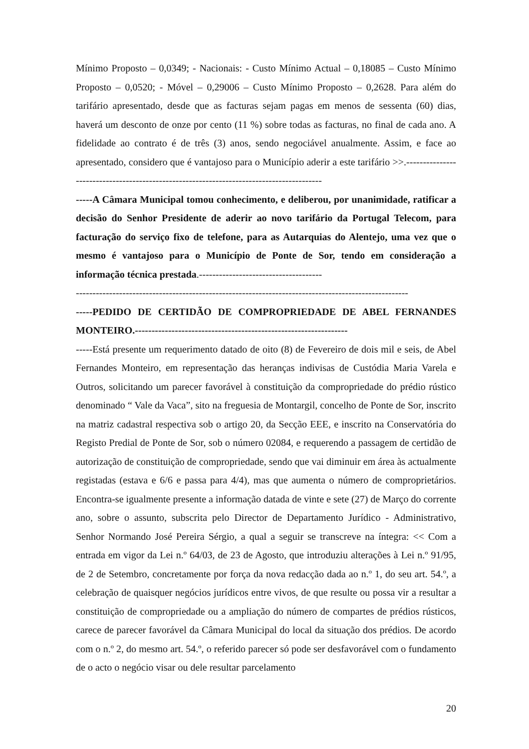Mínimo Proposto – 0,0349; - Nacionais: - Custo Mínimo Actual – 0,18085 – Custo Mínimo Proposto – 0,0520; - Móvel – 0,29006 – Custo Mínimo Proposto – 0,2628. Para além do tarifário apresentado, desde que as facturas sejam pagas em menos de sessenta (60) dias, haverá um desconto de onze por cento (11 %) sobre todas as facturas, no final de cada ano. A fidelidade ao contrato é de três (3) anos, sendo negociável anualmente. Assim, e face ao apresentado, considero que é vantajoso para o Município aderir a este tarifário >>.-----------------------------------------------------------------------------------------
-----A Câmara Municipal tomou conhecimento, e deliberou, por unanimidade, ratificar a decisão do Senhor Presidente de aderir ao novo tarifário da Portugal Telecom, para facturação do serviço fixo de telefone, para as Autarquias do Alentejo, uma vez que o mesmo é vantajoso para o Município de Ponte de Sor, tendo em consideração a informação técnica prestada.-------------------------------------
----------------------------------------------------------------------------------------------------
-----PEDIDO DE CERTIDÃO DE COMPROPRIEDADE DE ABEL FERNANDES MONTEIRO.----------------------------------------------------------------
-----Está presente um requerimento datado de oito (8) de Fevereiro de dois mil e seis, de Abel Fernandes Monteiro, em representação das heranças indivisas de Custódia Maria Varela e Outros, solicitando um parecer favorável à constituição da compropriedade do prédio rústico denominado “ Vale da Vaca”, sito na freguesia de Montargil, concelho de Ponte de Sor, inscrito na matriz cadastral respectiva sob o artigo 20, da Secção EEE, e inscrito na Conservatória do Registo Predial de Ponte de Sor, sob o número 02084, e requerendo a passagem de certidão de autorização de constituição de compropriedade, sendo que vai diminuir em área às actualmente registadas (estava e 6/6 e passa para 4/4), mas que aumenta o número de comproprietários. Encontra-se igualmente presente a informação datada de vinte e sete (27) de Março do corrente ano, sobre o assunto, subscrita pelo Director de Departamento Jurídico - Administrativo, Senhor Normando José Pereira Sérgio, a qual a seguir se transcreve na íntegra: << Com a entrada em vigor da Lei n.º 64/03, de 23 de Agosto, que introduziu alterações à Lei n.º 91/95, de 2 de Setembro, concretamente por força da nova redacção dada ao n.º 1, do seu art. 54.º, a celebração de quaisquer negócios jurídicos entre vivos, de que resulte ou possa vir a resultar a constituição de compropriedade ou a ampliação do número de compartes de prédios rústicos, carece de parecer favorável da Câmara Municipal do local da situação dos prédios. De acordo com o n.º 2, do mesmo art. 54.º, o referido parecer só pode ser desfavorável com o fundamento de o acto o negócio visar ou dele resultar parcelamento
20